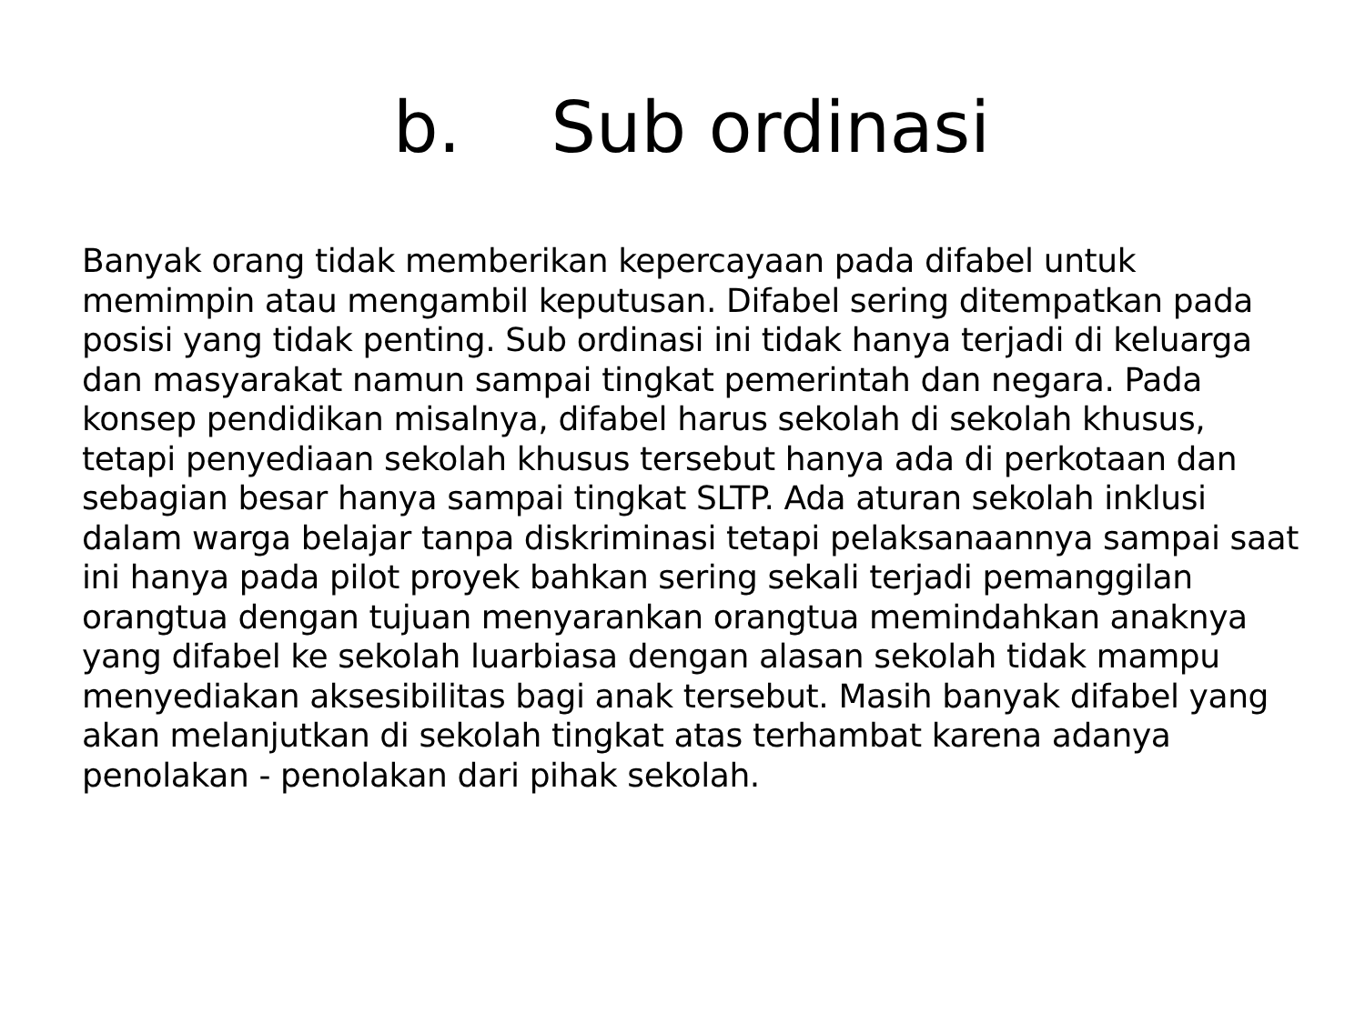b. Sub ordinasi
Banyak orang tidak memberikan kepercayaan pada difabel untuk memimpin atau mengambil keputusan. Difabel sering ditempatkan pada posisi yang tidak penting. Sub ordinasi ini tidak hanya terjadi di keluarga dan masyarakat namun sampai tingkat pemerintah dan negara. Pada konsep pendidikan misalnya, difabel harus sekolah di sekolah khusus, tetapi penyediaan sekolah khusus tersebut hanya ada di perkotaan dan sebagian besar hanya sampai tingkat SLTP. Ada aturan sekolah inklusi dalam warga belajar tanpa diskriminasi tetapi pelaksanaannya sampai saat ini hanya pada pilot proyek bahkan sering sekali terjadi pemanggilan orangtua dengan tujuan menyarankan orangtua memindahkan anaknya yang difabel ke sekolah luarbiasa dengan alasan sekolah tidak mampu menyediakan aksesibilitas bagi anak tersebut. Masih banyak difabel yang akan melanjutkan di sekolah tingkat atas terhambat karena adanya penolakan - penolakan dari pihak sekolah.